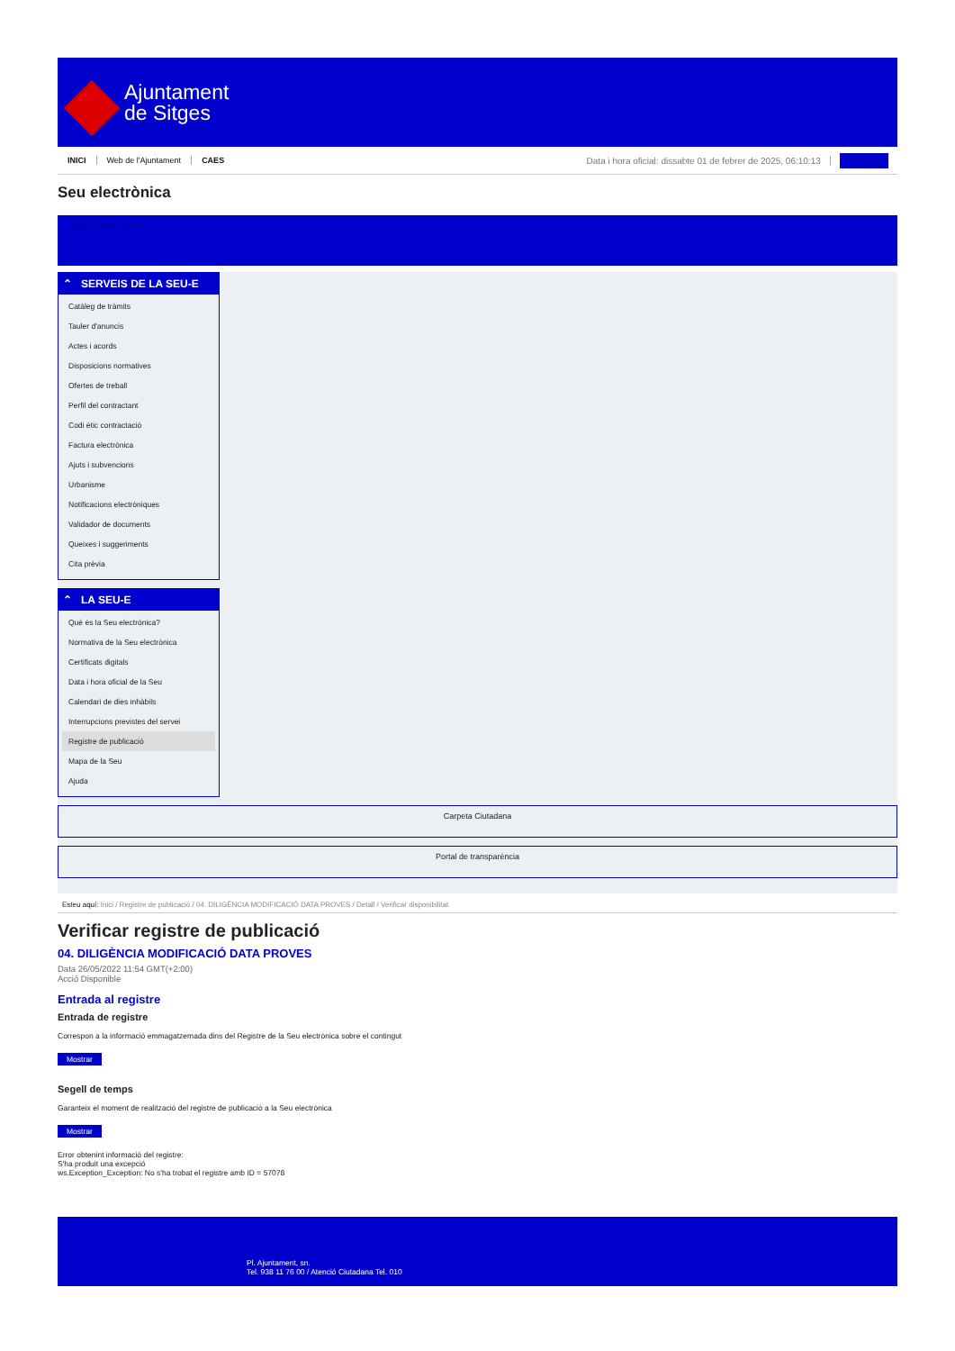Ajuntament
de Sitges
INICI Web de l'Ajuntament CAES Data i hora oficial: dissabte 01 de febrer de 2025, 06:10:13 Directorios
Seu electrònica
Obtenir còpia autèntica
⌃ SERVEIS DE LA SEU-E
Catàleg de tràmits
Tauler d'anuncis
Actes i acords
Disposicions normatives
Ofertes de treball
Perfil del contractant
Codi ètic contractació
Factura electrònica
Ajuts i subvencions
Urbanisme
Notificacions electròniques
Validador de documents
Queixes i suggeriments
Cita prèvia
⌃ LA SEU-E
Què és la Seu electrònica?
Normativa de la Seu electrònica
Certificats digitals
Data i hora oficial de la Seu
Calendari de dies inhàbils
Interrupcions previstes del servei
Registre de publicació
Mapa de la Seu
Ajuda
Carpeta Ciutadana
Portal de transparència
Esteu aquí: Inici / Registre de publicació / 04. DILIGÈNCIA MODIFICACIÓ DATA PROVES / Detall / Verificar disponibilitat
Verificar registre de publicació
04. DILIGÈNCIA MODIFICACIÓ DATA PROVES
Data 26/05/2022 11:54 GMT(+2:00)
Acció Disponible
Entrada al registre
Entrada de registre
Correspon a la informació emmagatzemada dins del Registre de la Seu electrònica sobre el contingut
Mostrar
Segell de temps
Garanteix el moment de realització del registre de publicació a la Seu electrònica
Mostrar
Error obtenint informació del registre:
S'ha produit una excepció
ws.Exception_Exception: No s'ha trobat el registre amb ID = 57078
Pl. Ajuntament, sn.
Tel. 938 11 76 00 / Atenció Ciutadana Tel. 010